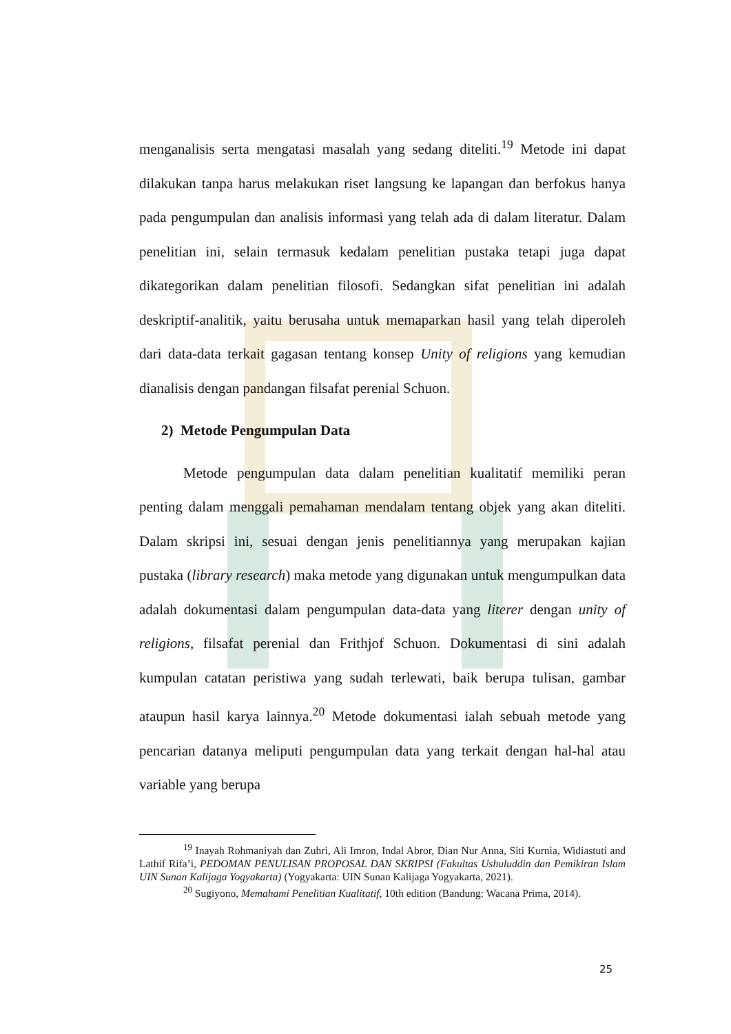menganalisis serta mengatasi masalah yang sedang diteliti.<sup>19</sup> Metode ini dapat dilakukan tanpa harus melakukan riset langsung ke lapangan dan berfokus hanya pada pengumpulan dan analisis informasi yang telah ada di dalam literatur. Dalam penelitian ini, selain termasuk kedalam penelitian pustaka tetapi juga dapat dikategorikan dalam penelitian filosofi. Sedangkan sifat penelitian ini adalah deskriptif-analitik, yaitu berusaha untuk memaparkan hasil yang telah diperoleh dari data-data terkait gagasan tentang konsep Unity of religions yang kemudian dianalisis dengan pandangan filsafat perenial Schuon.
2) Metode Pengumpulan Data
Metode pengumpulan data dalam penelitian kualitatif memiliki peran penting dalam menggali pemahaman mendalam tentang objek yang akan diteliti. Dalam skripsi ini, sesuai dengan jenis penelitiannya yang merupakan kajian pustaka (library research) maka metode yang digunakan untuk mengumpulkan data adalah dokumentasi dalam pengumpulan data-data yang literer dengan unity of religions, filsafat perenial dan Frithjof Schuon. Dokumentasi di sini adalah kumpulan catatan peristiwa yang sudah terlewati, baik berupa tulisan, gambar ataupun hasil karya lainnya.<sup>20</sup> Metode dokumentasi ialah sebuah metode yang pencarian datanya meliputi pengumpulan data yang terkait dengan hal-hal atau variable yang berupa
<sup>19</sup> Inayah Rohmaniyah dan Zuhri, Ali Imron, Indal Abror, Dian Nur Anna, Siti Kurnia, Widiastuti and Lathif Rifa’i, PEDOMAN PENULISAN PROPOSAL DAN SKRIPSI (Fakultas Ushuluddin dan Pemikiran Islam UIN Sunan Kalijaga Yogyakarta) (Yogyakarta: UIN Sunan Kalijaga Yogyakarta, 2021).
<sup>20</sup> Sugiyono, Memahami Penelitian Kualitatif, 10th edition (Bandung: Wacana Prima, 2014).
25